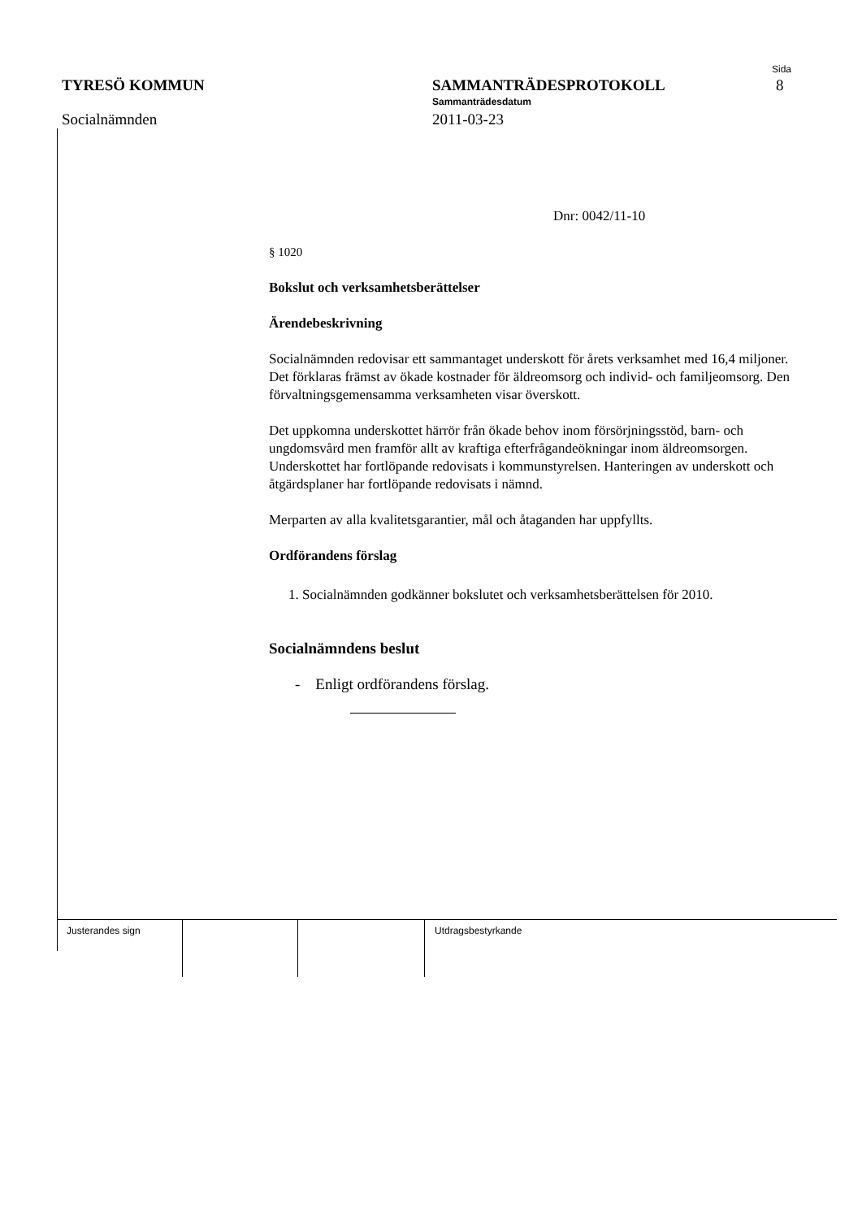Sida
8
TYRESÖ KOMMUN SAMMANTRÄDESPROTOKOLL
Sammanträdesdatum
Socialnämnden 2011-03-23
Dnr: 0042/11-10
§ 1020
Bokslut och verksamhetsberättelser
Ärendebeskrivning
Socialnämnden redovisar ett sammantaget underskott för årets verksamhet med 16,4 miljoner. Det förklaras främst av ökade kostnader för äldreomsorg och individ- och familjeomsorg. Den förvaltningsgemensamma verksamheten visar överskott.
Det uppkomna underskottet härrör från ökade behov inom försörjningsstöd, barn- och ungdomsvård men framför allt av kraftiga efterfrågandeökningar inom äldreomsorgen. Underskottet har fortlöpande redovisats i kommunstyrelsen. Hanteringen av underskott och åtgärdsplaner har fortlöpande redovisats i nämnd.
Merparten av alla kvalitetsgarantier, mål och åtaganden har uppfyllts.
Ordförandens förslag
1. Socialnämnden godkänner bokslutet och verksamhetsberättelsen för 2010.
Socialnämndens beslut
- Enligt ordförandens förslag.
Justerandes sign Utdragsbestyrkande